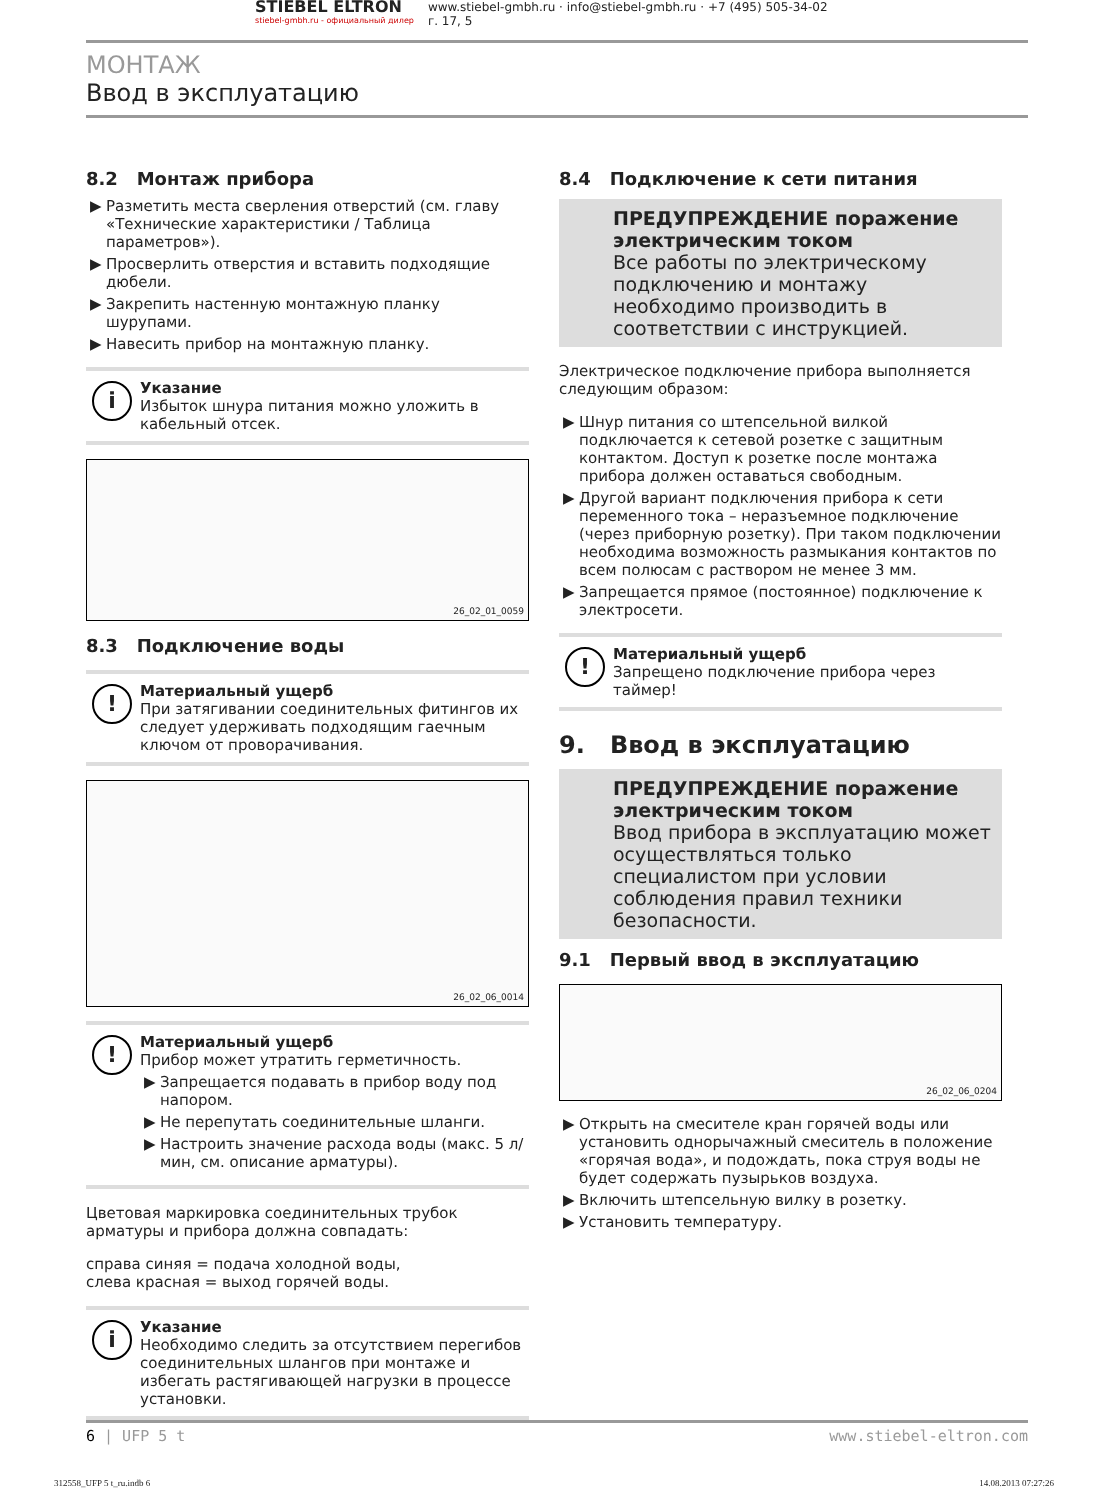STIEBEL ELTRON
stiebel-gmbh.ru - официальный дилер
www.stiebel-gmbh.ru · info@stiebel-gmbh.ru · +7 (495) 505-34-02
г. 17, 5
МОНТАЖ
Ввод в эксплуатацию
8.2 Монтаж прибора
▶ Разметить места сверления отверстий (см. главу «Технические характеристики / Таблица параметров»).
▶ Просверлить отверстия и вставить подходящие дюбели.
▶ Закрепить настенную монтажную планку шурупами.
▶ Навесить прибор на монтажную планку.
i
Указание
Избыток шнура питания можно уложить в кабельный отсек.
26_02_01_0059
8.3 Подключение воды
!
Материальный ущерб
При затягивании соединительных фитингов их следует удерживать подходящим гаечным ключом от проворачивания.
26_02_06_0014
!
Материальный ущерб
Прибор может утратить герметичность.
▶ Запрещается подавать в прибор воду под напором.
▶ Не перепутать соединительные шланги.
▶ Настроить значение расхода воды (макс. 5 л/мин, см. описание арматуры).
Цветовая маркировка соединительных трубок арматуры и прибора должна совпадать:
справа синяя = подача холодной воды,
слева красная = выход горячей воды.
i
Указание
Необходимо следить за отсутствием перегибов соединительных шлангов при монтаже и избегать растягивающей нагрузки в процессе установки.
8.4 Подключение к сети питания
ПРЕДУПРЕЖДЕНИЕ поражение электрическим током
Все работы по электрическому подключению и монтажу необходимо производить в соответствии с инструкцией.
Электрическое подключение прибора выполняется следующим образом:
▶ Шнур питания со штепсельной вилкой подключается к сетевой розетке с защитным контактом. Доступ к розетке после монтажа прибора должен оставаться свободным.
▶ Другой вариант подключения прибора к сети переменного тока – неразъемное подключение (через приборную розетку). При таком подключении необходима возможность размыкания контактов по всем полюсам с раствором не менее 3 мм.
▶ Запрещается прямое (постоянное) подключение к электросети.
!
Материальный ущерб
Запрещено подключение прибора через таймер!
9. Ввод в эксплуатацию
ПРЕДУПРЕЖДЕНИЕ поражение электрическим током
Ввод прибора в эксплуатацию может осуществляться только специалистом при условии соблюдения правил техники безопасности.
9.1 Первый ввод в эксплуатацию
26_02_06_0204
▶ Открыть на смесителе кран горячей воды или установить однорычажный смеситель в положение «горячая вода», и подождать, пока струя воды не будет содержать пузырьков воздуха.
▶ Включить штепсельную вилку в розетку.
▶ Установить температуру.
6 | UFP 5 t www.stiebel-eltron.com
312558_UFP 5 t_ru.indb 6 14.08.2013 07:27:26